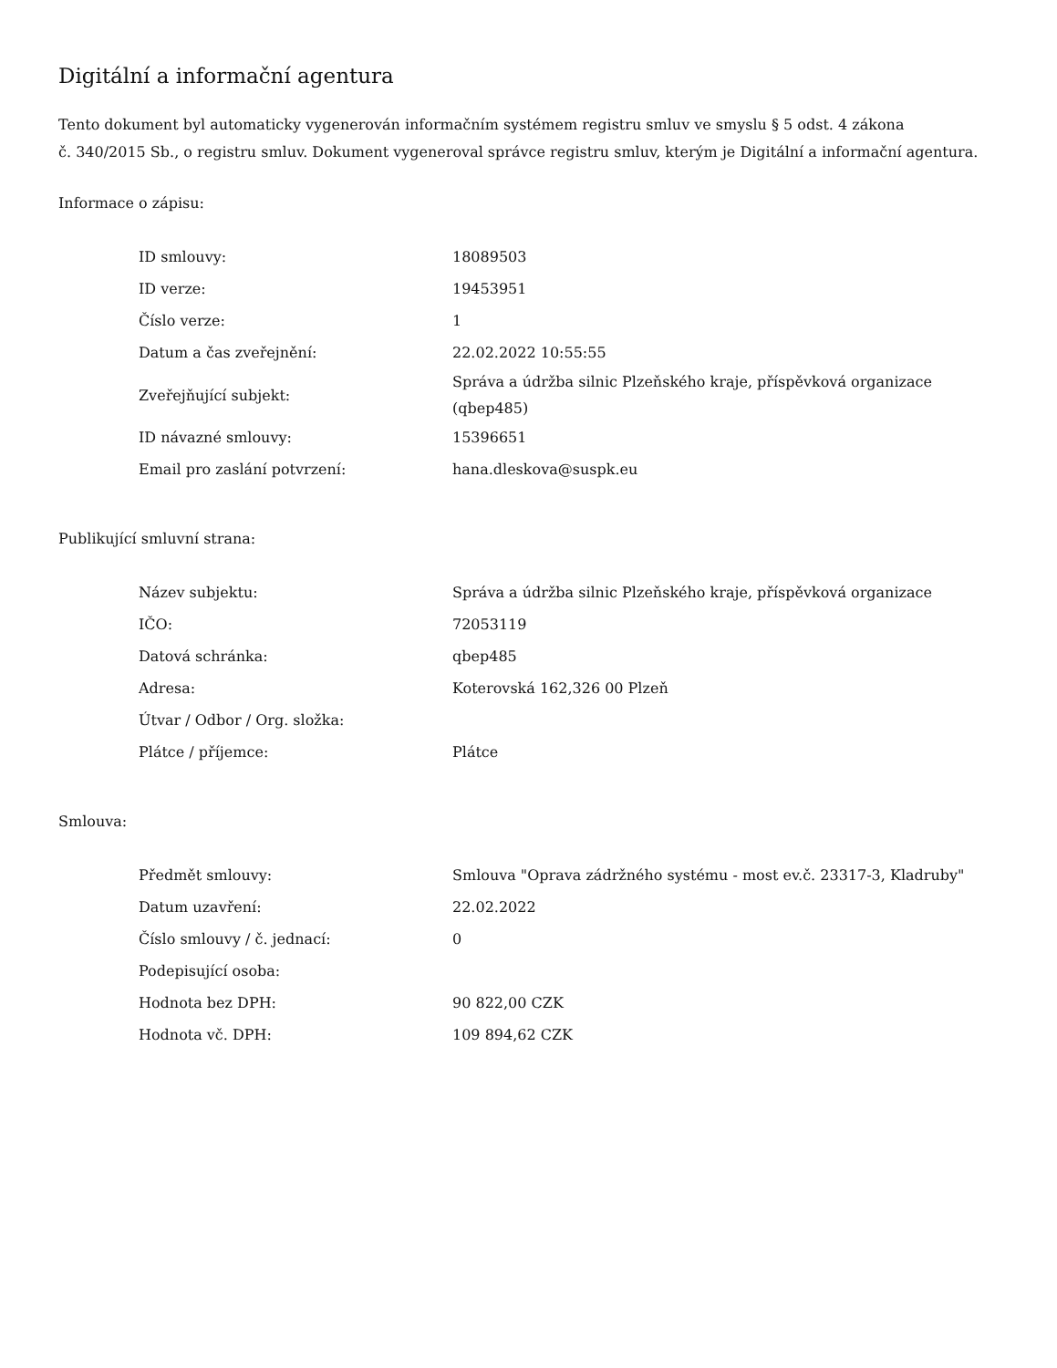Digitální a informační agentura
Tento dokument byl automaticky vygenerován informačním systémem registru smluv ve smyslu § 5 odst. 4 zákona
č. 340/2015 Sb., o registru smluv. Dokument vygeneroval správce registru smluv, kterým je Digitální a informační agentura.
Informace o zápisu:
| ID smlouvy: | 18089503 |
| ID verze: | 19453951 |
| Číslo verze: | 1 |
| Datum a čas zveřejnění: | 22.02.2022 10:55:55 |
| Zveřejňující subjekt: | Správa a údržba silnic Plzeňského kraje, příspěvková organizace (qbep485) |
| ID návazné smlouvy: | 15396651 |
| Email pro zaslání potvrzení: | hana.dleskova@suspk.eu |
Publikující smluvní strana:
| Název subjektu: | Správa a údržba silnic Plzeňského kraje, příspěvková organizace |
| IČO: | 72053119 |
| Datová schránka: | qbep485 |
| Adresa: | Koterovská 162,326 00 Plzeň |
| Útvar / Odbor / Org. složka: | |
| Plátce / příjemce: | Plátce |
Smlouva:
| Předmět smlouvy: | Smlouva "Oprava zádržného systému - most ev.č. 23317-3, Kladruby" |
| Datum uzavření: | 22.02.2022 |
| Číslo smlouvy / č. jednací: | 0 |
| Podepisující osoba: | |
| Hodnota bez DPH: | 90 822,00 CZK |
| Hodnota vč. DPH: | 109 894,62 CZK |